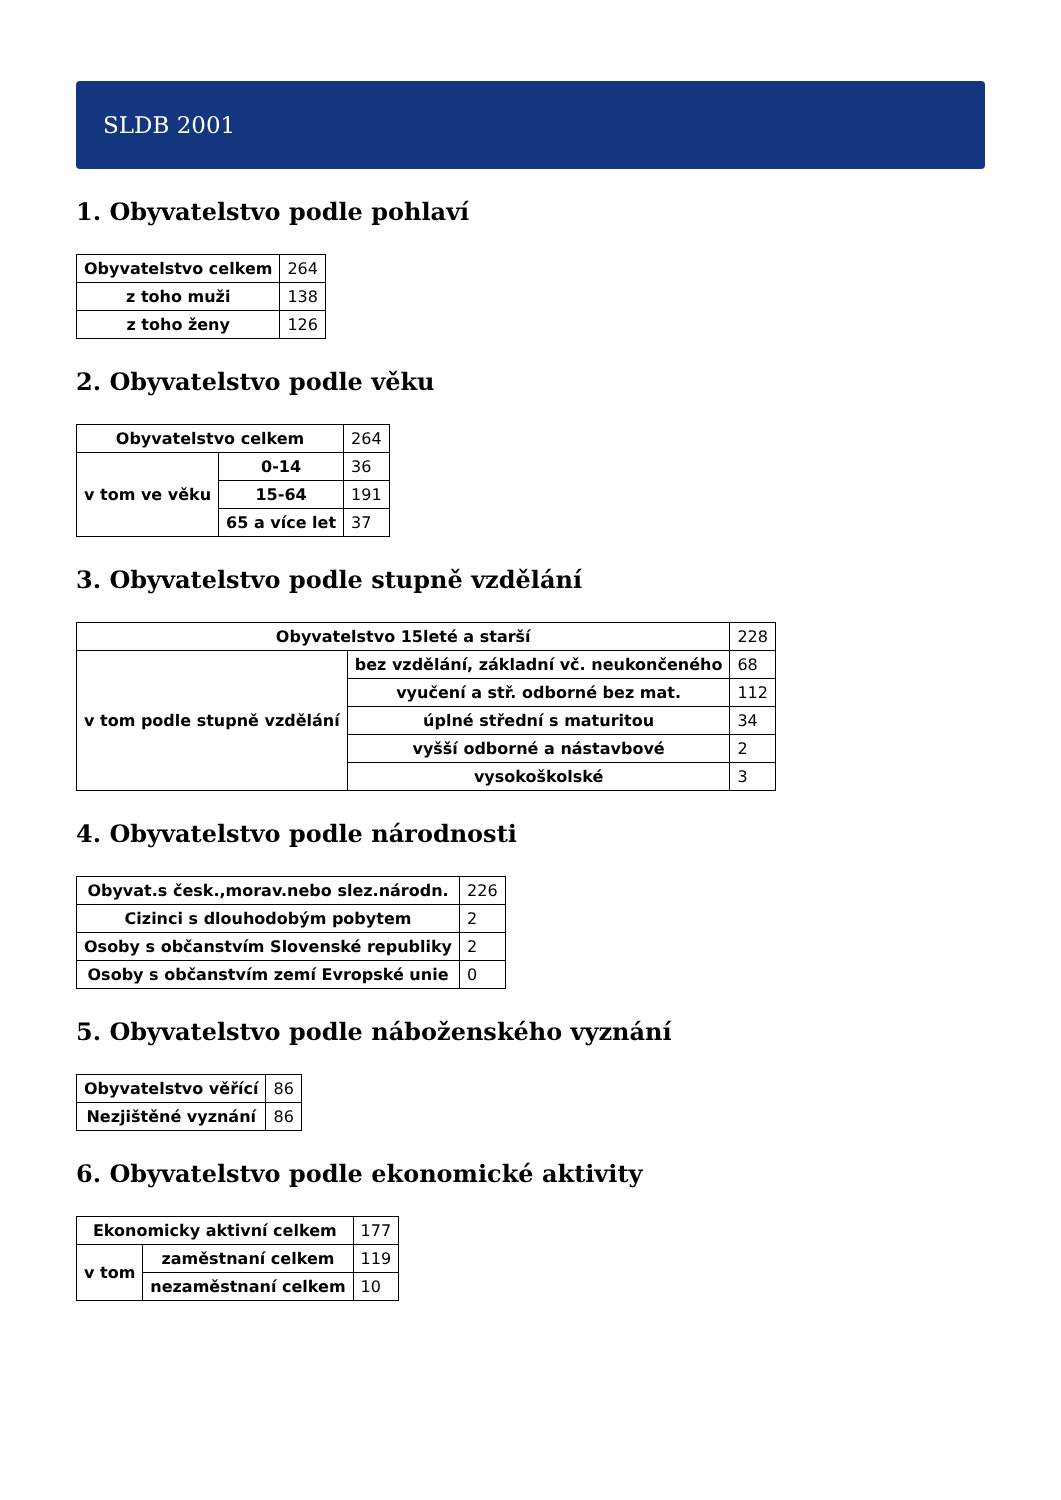SLDB 2001
1. Obyvatelstvo podle pohlaví
| Obyvatelstvo celkem | 264 |
| z toho muži | 138 |
| z toho ženy | 126 |
2. Obyvatelstvo podle věku
| Obyvatelstvo celkem | | 264 |
| v tom ve věku | 0-14 | 36 |
| | 15-64 | 191 |
| | 65 a více let | 37 |
3. Obyvatelstvo podle stupně vzdělání
| Obyvatelstvo 15leté a starší | | 228 |
| v tom podle stupně vzdělání | bez vzdělání, základní vč. neukončeného | 68 |
| | vyučení a stř. odborné bez mat. | 112 |
| | úplné střední s maturitou | 34 |
| | vyšší odborné a nástavbové | 2 |
| | vysokoškolské | 3 |
4. Obyvatelstvo podle národnosti
| Obyvat.s česk.,morav.nebo slez.národn. | 226 |
| Cizinci s dlouhodobým pobytem | 2 |
| Osoby s občanstvím Slovenské republiky | 2 |
| Osoby s občanstvím zemí Evropské unie | 0 |
5. Obyvatelstvo podle náboženského vyznání
| Obyvatelstvo věřící | 86 |
| Nezjištěné vyznání | 86 |
6. Obyvatelstvo podle ekonomické aktivity
| Ekonomicky aktivní celkem | | 177 |
| v tom | zaměstnaní celkem | 119 |
| | nezaměstnaní celkem | 10 |